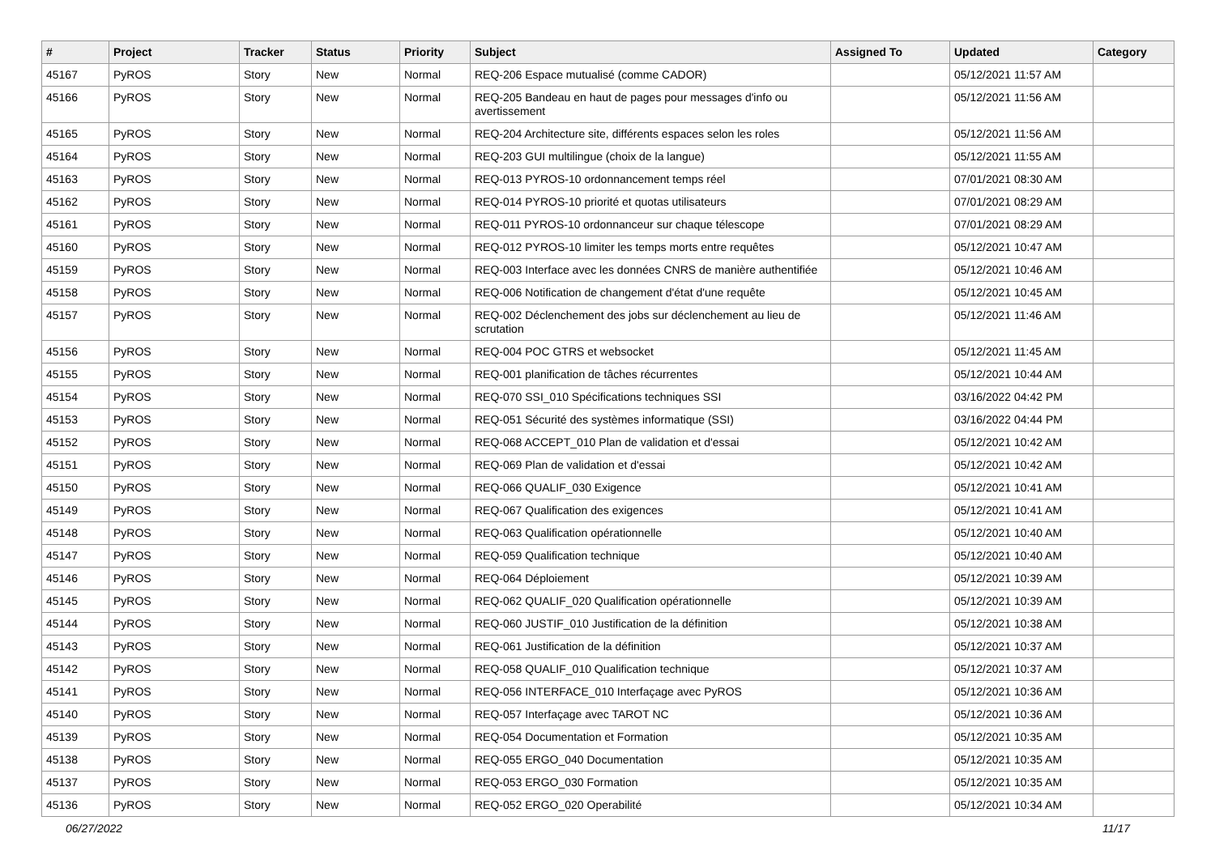| # | Project | Tracker | Status | Priority | Subject | Assigned To | Updated | Category |
| --- | --- | --- | --- | --- | --- | --- | --- | --- |
| 45167 | PyROS | Story | New | Normal | REQ-206 Espace mutualisé (comme CADOR) | | 05/12/2021 11:57 AM | |
| 45166 | PyROS | Story | New | Normal | REQ-205 Bandeau en haut de pages pour messages d'info ou avertissement | | 05/12/2021 11:56 AM | |
| 45165 | PyROS | Story | New | Normal | REQ-204 Architecture site, différents espaces selon les roles | | 05/12/2021 11:56 AM | |
| 45164 | PyROS | Story | New | Normal | REQ-203 GUI multilingue (choix de la langue) | | 05/12/2021 11:55 AM | |
| 45163 | PyROS | Story | New | Normal | REQ-013 PYROS-10 ordonnancement temps réel | | 07/01/2021 08:30 AM | |
| 45162 | PyROS | Story | New | Normal | REQ-014 PYROS-10 priorité et quotas utilisateurs | | 07/01/2021 08:29 AM | |
| 45161 | PyROS | Story | New | Normal | REQ-011 PYROS-10 ordonnanceur sur chaque télescope | | 07/01/2021 08:29 AM | |
| 45160 | PyROS | Story | New | Normal | REQ-012 PYROS-10 limiter les temps morts entre requêtes | | 05/12/2021 10:47 AM | |
| 45159 | PyROS | Story | New | Normal | REQ-003 Interface avec les données CNRS de manière authentifiée | | 05/12/2021 10:46 AM | |
| 45158 | PyROS | Story | New | Normal | REQ-006 Notification de changement d'état d'une requête | | 05/12/2021 10:45 AM | |
| 45157 | PyROS | Story | New | Normal | REQ-002 Déclenchement des jobs sur déclenchement au lieu de scrutation | | 05/12/2021 11:46 AM | |
| 45156 | PyROS | Story | New | Normal | REQ-004 POC GTRS et websocket | | 05/12/2021 11:45 AM | |
| 45155 | PyROS | Story | New | Normal | REQ-001 planification de tâches récurrentes | | 05/12/2021 10:44 AM | |
| 45154 | PyROS | Story | New | Normal | REQ-070 SSI_010 Spécifications techniques SSI | | 03/16/2022 04:42 PM | |
| 45153 | PyROS | Story | New | Normal | REQ-051 Sécurité des systèmes informatique (SSI) | | 03/16/2022 04:44 PM | |
| 45152 | PyROS | Story | New | Normal | REQ-068 ACCEPT_010 Plan de validation et d'essai | | 05/12/2021 10:42 AM | |
| 45151 | PyROS | Story | New | Normal | REQ-069 Plan de validation et d'essai | | 05/12/2021 10:42 AM | |
| 45150 | PyROS | Story | New | Normal | REQ-066 QUALIF_030 Exigence | | 05/12/2021 10:41 AM | |
| 45149 | PyROS | Story | New | Normal | REQ-067 Qualification des exigences | | 05/12/2021 10:41 AM | |
| 45148 | PyROS | Story | New | Normal | REQ-063 Qualification opérationnelle | | 05/12/2021 10:40 AM | |
| 45147 | PyROS | Story | New | Normal | REQ-059 Qualification technique | | 05/12/2021 10:40 AM | |
| 45146 | PyROS | Story | New | Normal | REQ-064 Déploiement | | 05/12/2021 10:39 AM | |
| 45145 | PyROS | Story | New | Normal | REQ-062 QUALIF_020 Qualification opérationnelle | | 05/12/2021 10:39 AM | |
| 45144 | PyROS | Story | New | Normal | REQ-060 JUSTIF_010 Justification de la définition | | 05/12/2021 10:38 AM | |
| 45143 | PyROS | Story | New | Normal | REQ-061 Justification de la définition | | 05/12/2021 10:37 AM | |
| 45142 | PyROS | Story | New | Normal | REQ-058 QUALIF_010 Qualification technique | | 05/12/2021 10:37 AM | |
| 45141 | PyROS | Story | New | Normal | REQ-056 INTERFACE_010 Interfaçage avec PyROS | | 05/12/2021 10:36 AM | |
| 45140 | PyROS | Story | New | Normal | REQ-057 Interfaçage avec TAROT NC | | 05/12/2021 10:36 AM | |
| 45139 | PyROS | Story | New | Normal | REQ-054 Documentation et Formation | | 05/12/2021 10:35 AM | |
| 45138 | PyROS | Story | New | Normal | REQ-055 ERGO_040 Documentation | | 05/12/2021 10:35 AM | |
| 45137 | PyROS | Story | New | Normal | REQ-053 ERGO_030 Formation | | 05/12/2021 10:35 AM | |
| 45136 | PyROS | Story | New | Normal | REQ-052 ERGO_020 Operabilité | | 05/12/2021 10:34 AM | |
06/27/2022 11/17